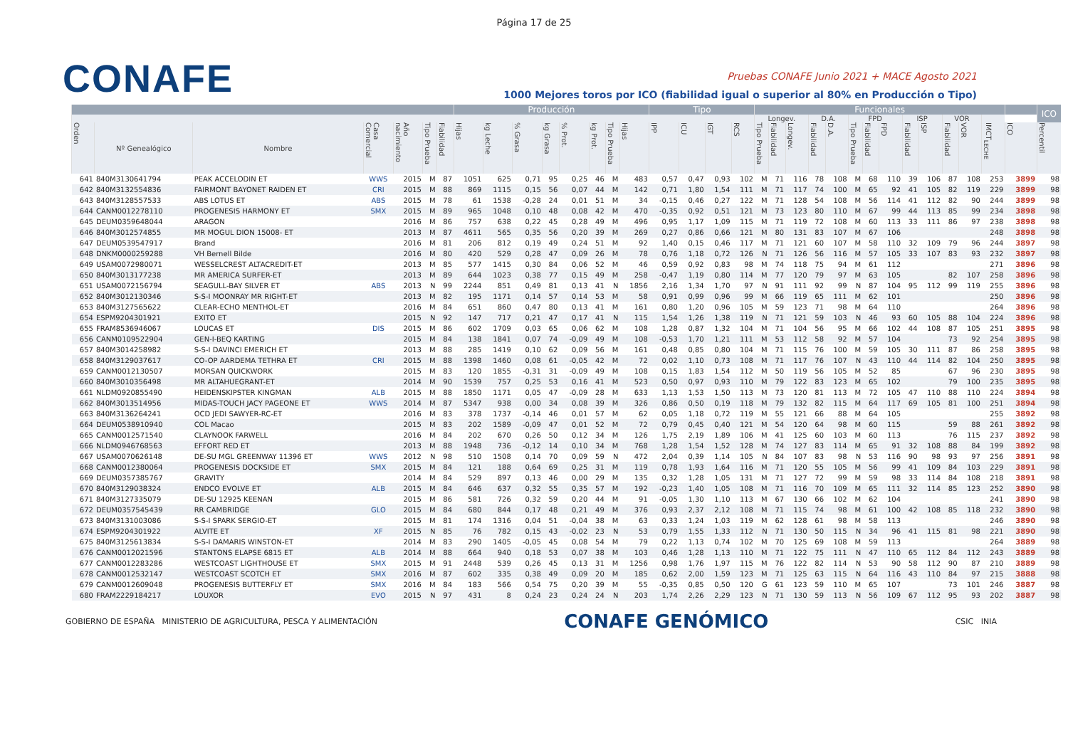Página 17 de 25
CONAFE
Pruebas CONAFE Junio 2021 + MACE Agosto 2021
1000 Mejores toros por ICO (fiabilidad igual o superior al 80% en Producción o Tipo)
| | | | | | | | Producción | | | | | | | | Tipo | | | | Funcionales | | | | | | | | | | | | | | ICO |
| --- | --- | --- | --- | --- | --- | --- | --- | --- | --- | --- | --- | --- | --- | --- | --- | --- | --- | --- | --- | --- | --- | --- | --- | --- | --- | --- | --- | --- | --- | --- | --- | --- | --- |
| | | | | | | | | | | | | | | | | | | | Longev. | | | D.A. | | FPD | | | ISP | | VOR | | | | |
| Orden | Nº Genealógico | Nombre | Casa Comercial | Año nacimiento | Tipo Prueba | Fiabilidad | Hijas | kg Leche | % Grasa | kg Grasa | % Prot. | kg Prot. | Tipo Prueba | Hijas | IPP | ICU | IGT | RCS | Tipo Prueba | Fiabilidad | Longev. | Fiabilidad | D.A. | Tipo Prueba | Fiabilidad | FPD | Fiabilidad | ISP | Fiabilidad | VOR | IMCT<sub>LECHE</sub> | ICO | Percentil |
| 641 | 840M3130641794 | PEAK ACCELODIN ET | WWS | 2015 | M | 87 | 1051 | 625 | 0,71 | 95 | 0,25 | 46 | M | 483 | 0,57 | 0,47 | 0,93 | 102 | M | 71 | 116 | 78 | 108 | M | 68 | 110 | 39 | 106 | 87 | 108 | 253 | 3899 | 98 |
| 642 | 840M3132554836 | FAIRMONT BAYONET RAIDEN ET | CRI | 2015 | M | 88 | 869 | 1115 | 0,15 | 56 | 0,07 | 44 | M | 142 | 0,71 | 1,80 | 1,54 | 111 | M | 71 | 117 | 74 | 100 | M | 65 | 92 | 41 | 105 | 82 | 119 | 229 | 3899 | 98 |
| 643 | 840M3128557533 | ABS LOTUS ET | ABS | 2015 | M | 78 | 61 | 1538 | -0,28 | 24 | 0,01 | 51 | M | 34 | -0,15 | 0,46 | 0,27 | 122 | M | 71 | 128 | 54 | 108 | M | 56 | 114 | 41 | 112 | 82 | 90 | 244 | 3899 | 98 |
| 644 | CANM0012278110 | PROGENESIS HARMONY ET | SMX | 2015 | M | 89 | 965 | 1048 | 0,10 | 48 | 0,08 | 42 | M | 470 | -0,35 | 0,92 | 0,51 | 121 | M | 73 | 123 | 80 | 110 | M | 67 | 99 | 44 | 113 | 85 | 99 | 234 | 3898 | 98 |
| 645 | DEUM0359648044 | ARAGON | | 2016 | M | 86 | 757 | 638 | 0,22 | 45 | 0,28 | 49 | M | 496 | 0,95 | 1,17 | 1,09 | 115 | M | 71 | 119 | 72 | 108 | M | 60 | 113 | 33 | 111 | 86 | 97 | 238 | 3898 | 98 |
| 646 | 840M3012574855 | MR MOGUL DION 15008- ET | | 2013 | M | 87 | 4611 | 565 | 0,35 | 56 | 0,20 | 39 | M | 269 | 0,27 | 0,86 | 0,66 | 121 | M | 80 | 131 | 83 | 107 | M | 67 | 106 | | | | | 248 | 3898 | 98 |
| 647 | DEUM0539547917 | Brand | | 2016 | M | 81 | 206 | 812 | 0,19 | 49 | 0,24 | 51 | M | 92 | 1,40 | 0,15 | 0,46 | 117 | M | 71 | 121 | 60 | 107 | M | 58 | 110 | 32 | 109 | 79 | 96 | 244 | 3897 | 98 |
| 648 | DNKM0000259288 | VH Bernell Bilde | | 2016 | M | 80 | 420 | 529 | 0,28 | 47 | 0,09 | 26 | M | 78 | 0,76 | 1,18 | 0,72 | 126 | N | 71 | 126 | 56 | 116 | M | 57 | 105 | 33 | 107 | 83 | 93 | 232 | 3897 | 98 |
| 649 | USAM0072980071 | WESSELCREST ALTACREDIT-ET | | 2013 | M | 85 | 577 | 1415 | 0,30 | 84 | 0,06 | 52 | M | 46 | 0,59 | 0,92 | 0,83 | 98 | M | 74 | 118 | 75 | 94 | M | 61 | 112 | | | | | 271 | 3896 | 98 |
| 650 | 840M3013177238 | MR AMERICA SURFER-ET | | 2013 | M | 89 | 644 | 1023 | 0,38 | 77 | 0,15 | 49 | M | 258 | -0,47 | 1,19 | 0,80 | 114 | M | 77 | 120 | 79 | 97 | M | 63 | 105 | | | 82 | 107 | 258 | 3896 | 98 |
| 651 | USAM0072156794 | SEAGULL-BAY SILVER ET | ABS | 2013 | N | 99 | 2244 | 851 | 0,49 | 81 | 0,13 | 41 | N | 1856 | 2,16 | 1,34 | 1,70 | 97 | N | 91 | 111 | 92 | 99 | N | 87 | 104 | 95 | 112 | 99 | 119 | 255 | 3896 | 98 |
| 652 | 840M3012130346 | S-S-I MOONRAY MR RIGHT-ET | | 2013 | M | 82 | 195 | 1171 | 0,14 | 57 | 0,14 | 53 | M | 58 | 0,91 | 0,99 | 0,96 | 99 | M | 66 | 119 | 65 | 111 | M | 62 | 101 | | | | | 250 | 3896 | 98 |
| 653 | 840M3127565622 | CLEAR-ECHO MENTHOL-ET | | 2016 | M | 84 | 651 | 860 | 0,47 | 80 | 0,13 | 41 | M | 161 | 0,80 | 1,20 | 0,96 | 105 | M | 59 | 123 | 71 | 98 | M | 64 | 110 | | | | | 264 | 3896 | 98 |
| 654 | ESPM9204301921 | EXITO ET | | 2015 | N | 92 | 147 | 717 | 0,21 | 47 | 0,17 | 41 | N | 115 | 1,54 | 1,26 | 1,38 | 119 | N | 71 | 121 | 59 | 103 | N | 46 | 93 | 60 | 105 | 88 | 104 | 224 | 3896 | 98 |
| 655 | FRAM8536946067 | LOUCAS ET | DIS | 2015 | M | 86 | 602 | 1709 | 0,03 | 65 | 0,06 | 62 | M | 108 | 1,28 | 0,87 | 1,32 | 104 | M | 71 | 104 | 56 | 95 | M | 66 | 102 | 44 | 108 | 87 | 105 | 251 | 3895 | 98 |
| 656 | CANM0109522904 | GEN-I-BEQ KARTING | | 2015 | M | 84 | 138 | 1841 | 0,07 | 74 | -0,09 | 49 | M | 108 | -0,53 | 1,70 | 1,21 | 111 | M | 53 | 112 | 58 | 92 | M | 57 | 104 | | | 73 | 92 | 254 | 3895 | 98 |
| 657 | 840M3014258982 | S-S-I DAVINCI EMERICH ET | | 2013 | M | 88 | 285 | 1419 | 0,10 | 62 | 0,09 | 56 | M | 161 | 0,48 | 0,85 | 0,80 | 104 | M | 71 | 115 | 76 | 100 | M | 59 | 105 | 30 | 111 | 87 | 86 | 258 | 3895 | 98 |
| 658 | 840M3129037617 | CO-OP AARDEMA TETHRA ET | CRI | 2015 | M | 88 | 1398 | 1460 | 0,08 | 61 | -0,05 | 42 | M | 72 | 0,02 | 1,10 | 0,73 | 108 | M | 71 | 117 | 76 | 107 | N | 43 | 110 | 44 | 114 | 82 | 104 | 250 | 3895 | 98 |
| 659 | CANM0012130507 | MORSAN QUICKWORK | | 2015 | M | 83 | 120 | 1855 | -0,31 | 31 | -0,09 | 49 | M | 108 | 0,15 | 1,83 | 1,54 | 112 | M | 50 | 119 | 56 | 105 | M | 52 | 85 | | | 67 | 96 | 230 | 3895 | 98 |
| 660 | 840M3010356498 | MR ALTAHUEGRANT-ET | | 2014 | M | 90 | 1539 | 757 | 0,25 | 53 | 0,16 | 41 | M | 523 | 0,50 | 0,97 | 0,93 | 110 | M | 79 | 122 | 83 | 123 | M | 65 | 102 | | | 79 | 100 | 235 | 3895 | 98 |
| 661 | NLDM0920855490 | HEIDENSKIPSTER KINGMAN | ALB | 2015 | M | 88 | 1850 | 1171 | 0,05 | 47 | -0,09 | 28 | M | 633 | 1,13 | 1,53 | 1,50 | 113 | M | 73 | 120 | 81 | 113 | M | 72 | 105 | 47 | 110 | 88 | 110 | 224 | 3894 | 98 |
| 662 | 840M3013514956 | MIDAS-TOUCH JACY PAGEONE ET | WWS | 2014 | M | 87 | 5347 | 938 | 0,00 | 34 | 0,08 | 39 | M | 326 | 0,86 | 0,50 | 0,19 | 118 | M | 79 | 132 | 82 | 115 | M | 64 | 117 | 69 | 105 | 81 | 100 | 251 | 3894 | 98 |
| 663 | 840M3136264241 | OCD JEDI SAWYER-RC-ET | | 2016 | M | 83 | 378 | 1737 | -0,14 | 46 | 0,01 | 57 | M | 62 | 0,05 | 1,18 | 0,72 | 119 | M | 55 | 121 | 66 | 88 | M | 64 | 105 | | | | | 255 | 3892 | 98 |
| 664 | DEUM0538910940 | COL Macao | | 2015 | M | 83 | 202 | 1589 | -0,09 | 47 | 0,01 | 52 | M | 72 | 0,79 | 0,45 | 0,40 | 121 | M | 54 | 120 | 64 | 98 | M | 60 | 115 | | | 59 | 88 | 261 | 3892 | 98 |
| 665 | CANM0012571540 | CLAYNOOK FARWELL | | 2016 | M | 84 | 202 | 670 | 0,26 | 50 | 0,12 | 34 | M | 126 | 1,75 | 2,19 | 1,89 | 106 | M | 41 | 125 | 60 | 103 | M | 60 | 113 | | | 76 | 115 | 237 | 3892 | 98 |
| 666 | NLDM0946768563 | EFFORT RED ET | | 2013 | M | 88 | 1948 | 736 | -0,12 | 14 | 0,10 | 34 | M | 768 | 1,28 | 1,54 | 1,52 | 128 | M | 74 | 127 | 83 | 114 | M | 65 | 91 | 32 | 108 | 88 | 84 | 199 | 3892 | 98 |
| 667 | USAM0070626148 | DE-SU MGL GREENWAY 11396 ET | WWS | 2012 | N | 98 | 510 | 1508 | 0,14 | 70 | 0,09 | 59 | N | 472 | 2,04 | 0,39 | 1,14 | 105 | N | 84 | 107 | 83 | 98 | N | 53 | 116 | 90 | 98 | 93 | 97 | 256 | 3891 | 98 |
| 668 | CANM0012380064 | PROGENESIS DOCKSIDE ET | SMX | 2015 | M | 84 | 121 | 188 | 0,64 | 69 | 0,25 | 31 | M | 119 | 0,78 | 1,93 | 1,64 | 116 | M | 71 | 120 | 55 | 105 | M | 56 | 99 | 41 | 109 | 84 | 103 | 229 | 3891 | 98 |
| 669 | DEUM0357385767 | GRAVITY | | 2014 | M | 84 | 529 | 897 | 0,13 | 46 | 0,00 | 29 | M | 135 | 0,32 | 1,28 | 1,05 | 131 | M | 71 | 127 | 72 | 99 | M | 59 | 98 | 33 | 114 | 84 | 108 | 218 | 3891 | 98 |
| 670 | 840M3129038324 | ENDCO EVOLVE ET | ALB | 2015 | M | 84 | 646 | 637 | 0,32 | 55 | 0,35 | 57 | M | 192 | -0,23 | 1,40 | 1,05 | 108 | M | 71 | 116 | 70 | 109 | M | 65 | 111 | 32 | 114 | 85 | 123 | 252 | 3890 | 98 |
| 671 | 840M3127335079 | DE-SU 12925 KEENAN | | 2015 | M | 86 | 581 | 726 | 0,32 | 59 | 0,20 | 44 | M | 91 | -0,05 | 1,30 | 1,10 | 113 | M | 67 | 130 | 66 | 102 | M | 62 | 104 | | | | | 241 | 3890 | 98 |
| 672 | DEUM0357545439 | RR CAMBRIDGE | GLO | 2015 | M | 84 | 680 | 844 | 0,17 | 48 | 0,21 | 49 | M | 376 | 0,93 | 2,37 | 2,12 | 108 | M | 71 | 115 | 74 | 98 | M | 61 | 100 | 42 | 108 | 85 | 118 | 232 | 3890 | 98 |
| 673 | 840M3131003086 | S-S-I SPARK SERGIO-ET | | 2015 | M | 81 | 174 | 1316 | 0,04 | 51 | -0,04 | 38 | M | 63 | 0,33 | 1,24 | 1,03 | 119 | M | 62 | 128 | 61 | 98 | M | 58 | 113 | | | | | 246 | 3890 | 98 |
| 674 | ESPM9204301922 | ALVITE ET | XF | 2015 | N | 85 | 76 | 782 | 0,15 | 43 | -0,02 | 23 | N | 53 | 0,79 | 1,55 | 1,33 | 112 | N | 71 | 130 | 50 | 115 | N | 34 | 96 | 41 | 115 | 81 | 98 | 221 | 3890 | 98 |
| 675 | 840M3125613834 | S-S-I DAMARIS WINSTON-ET | | 2014 | M | 83 | 290 | 1405 | -0,05 | 45 | 0,08 | 54 | M | 79 | 0,22 | 1,13 | 0,74 | 102 | M | 70 | 125 | 69 | 108 | M | 59 | 113 | | | | | 264 | 3889 | 98 |
| 676 | CANM0012021596 | STANTONS ELAPSE 6815 ET | ALB | 2014 | M | 88 | 664 | 940 | 0,18 | 53 | 0,07 | 38 | M | 103 | 0,46 | 1,28 | 1,13 | 110 | M | 71 | 122 | 75 | 111 | N | 47 | 110 | 65 | 112 | 84 | 112 | 243 | 3889 | 98 |
| 677 | CANM0012283286 | WESTCOAST LIGHTHOUSE ET | SMX | 2015 | M | 91 | 2448 | 539 | 0,26 | 45 | 0,13 | 31 | M | 1256 | 0,98 | 1,76 | 1,97 | 115 | M | 76 | 122 | 82 | 114 | N | 53 | 90 | 58 | 112 | 90 | 87 | 210 | 3889 | 98 |
| 678 | CANM0012532147 | WESTCOAST SCOTCH ET | SMX | 2016 | M | 87 | 602 | 335 | 0,38 | 49 | 0,09 | 20 | M | 185 | 0,62 | 2,00 | 1,59 | 123 | M | 71 | 125 | 63 | 115 | N | 64 | 116 | 43 | 110 | 84 | 97 | 215 | 3888 | 98 |
| 679 | CANM0012609048 | PROGENESIS BUTTERFLY ET | SMX | 2016 | M | 84 | 183 | 566 | 0,54 | 75 | 0,20 | 39 | M | 55 | -0,35 | 0,85 | 0,50 | 120 | G | 61 | 123 | 59 | 110 | M | 65 | 107 | | | 73 | 101 | 246 | 3887 | 98 |
| 680 | FRAM2229184217 | LOUXOR | EVO | 2015 | N | 97 | 431 | 8 | 0,24 | 23 | 0,24 | 24 | N | 203 | 1,74 | 2,26 | 2,29 | 123 | N | 71 | 130 | 59 | 113 | N | 56 | 109 | 67 | 112 | 95 | 93 | 202 | 3887 | 98 |
GOBIERNO DE ESPAÑA MINISTERIO DE AGRICULTURA, PESCA Y ALIMENTACIÓN
CONAFE GENÓMICO
CSIC INIA